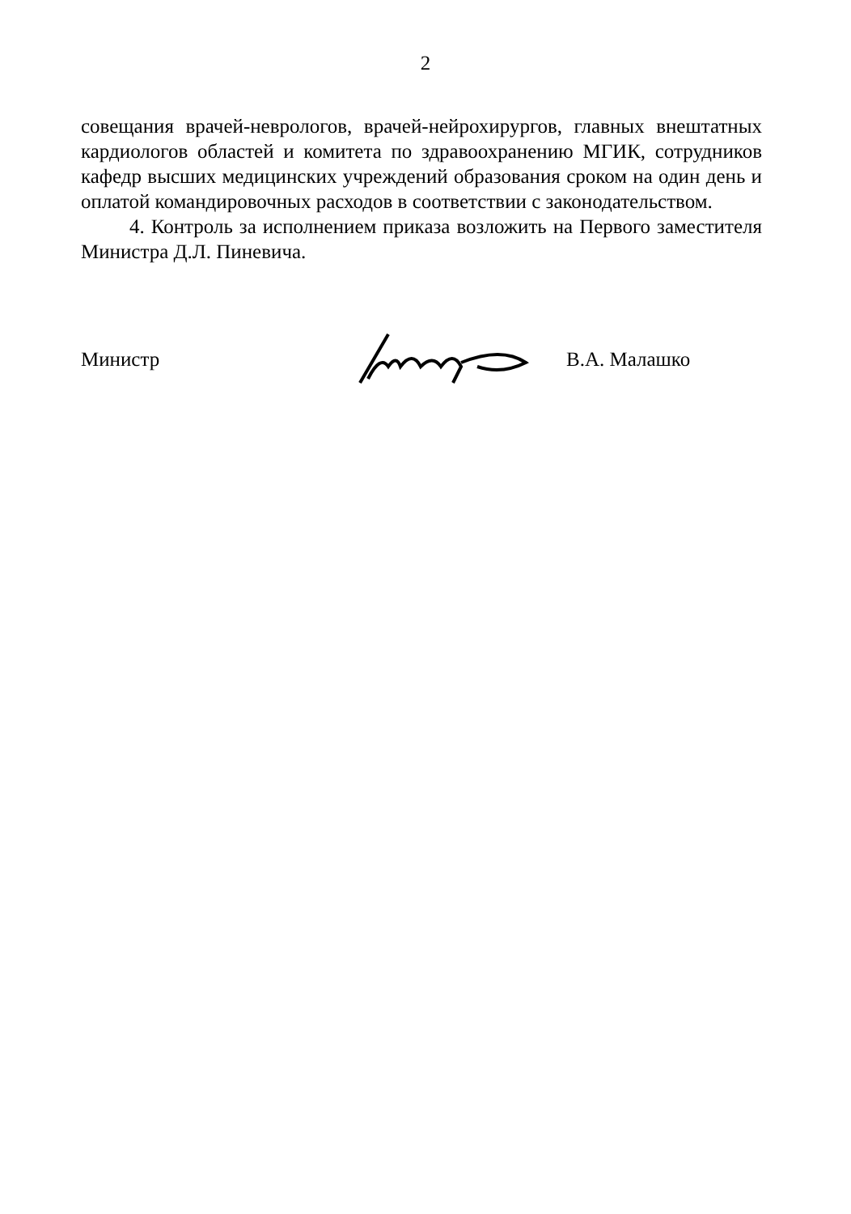2
совещания врачей-неврологов, врачей-нейрохирургов, главных внештатных кардиологов областей и комитета по здравоохранению МГИК, сотрудников кафедр высших медицинских учреждений образования сроком на один день и оплатой командировочных расходов в соответствии с законодательством.
4. Контроль за исполнением приказа возложить на Первого заместителя Министра Д.Л. Пиневича.
Министр В.А. Малашко